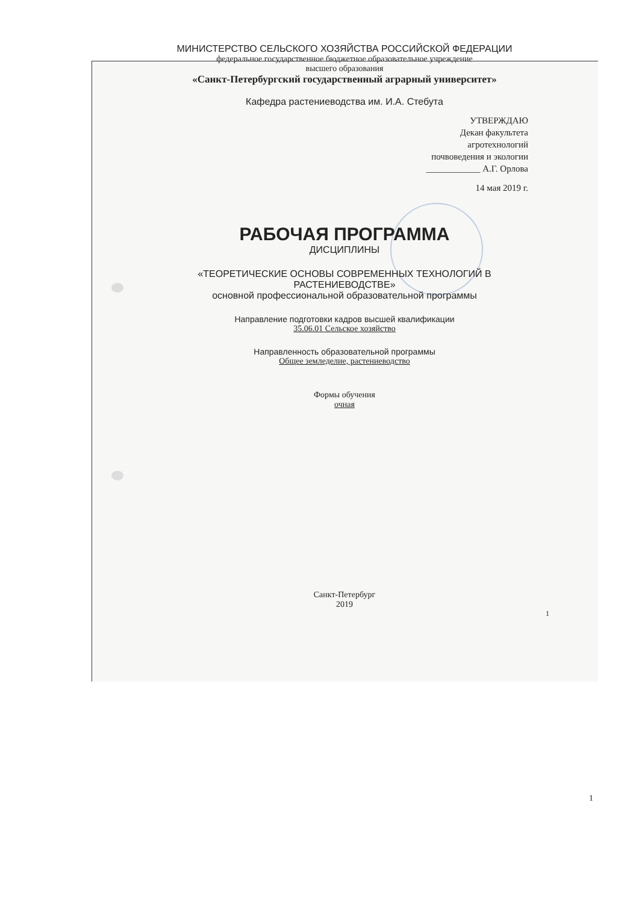МИНИСТЕРСТВО СЕЛЬСКОГО ХОЗЯЙСТВА РОССИЙСКОЙ ФЕДЕРАЦИИ
федеральное государственное бюджетное образовательное учреждение
высшего образования
«Санкт-Петербургский государственный аграрный университет»
Кафедра растениеводства им. И.А. Стебута
УТВЕРЖДАЮ
Декан факультета
агротехнологий
почвоведения и экологии
____________ А.Г. Орлова
14 мая 2019 г.
РАБОЧАЯ ПРОГРАММА
ДИСЦИПЛИНЫ
«ТЕОРЕТИЧЕСКИЕ ОСНОВЫ СОВРЕМЕННЫХ ТЕХНОЛОГИЙ В
РАСТЕНИЕВОДСТВЕ»
основной профессиональной образовательной программы
Направление подготовки кадров высшей квалификации
35.06.01 Сельское хозяйство
Направленность образовательной программы
Общее земледелие, растениеводство
Формы обучения
очная
Санкт-Петербург
2019
1
1